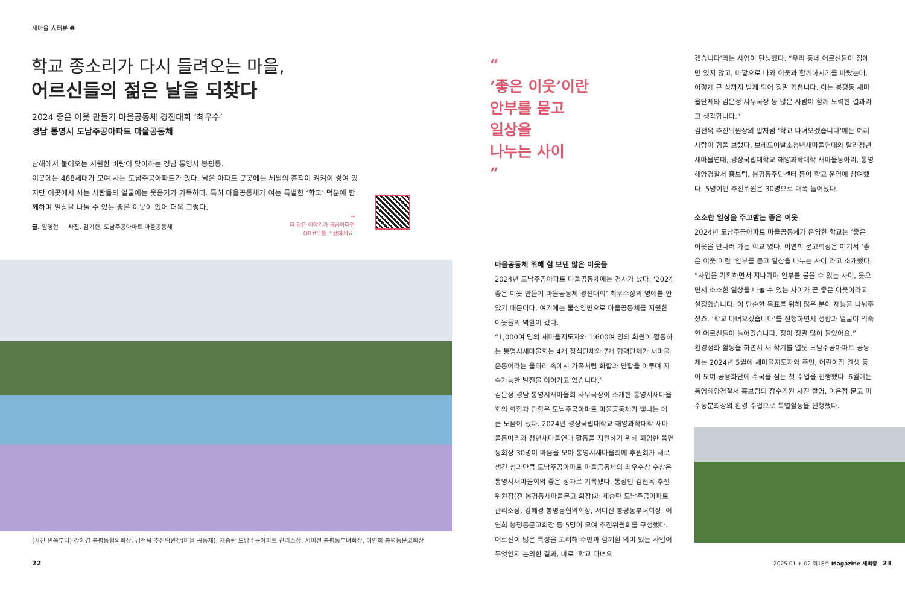새마을 人터뷰 ❶
학교 종소리가 다시 들려오는 마을,
어르신들의 젊은 날을 되찾다
2024 좋은 이웃 만들기 마을공동체 경진대회 ‘최우수’
경남 통영시 도남주공아파트 마을공동체
남해에서 불어오는 시원한 바람이 맞이하는 경남 통영시 봉평동.
이곳에는 468세대가 모여 사는 도남주공아파트가 있다. 낡은 아파트 곳곳에는 세월의 흔적이 켜켜이 쌓여 있지만 이곳에서 사는 사람들의 얼굴에는 웃음기가 가득하다. 특히 마을공동체가 여는 특별한 ‘학교’ 덕분에 함께하며 일상을 나눌 수 있는 좋은 이웃이 있어 더욱 그렇다.
→
더 많은 이야기가 궁금하다면
QR코드를 스캔하세요.
글. 임영현 사진. 김기현, 도남주공아파트 마을공동체
(사진 왼쪽부터) 강혜경 봉평동협의회장, 김전옥 추진위원장(마을 공동체), 제승란 도남주공아파트 관리소장, 서미선 봉평동부녀회장, 이연희 봉평동문고회장
22
“
‘좋은 이웃’이란
안부를 묻고
일상을
나누는 사이
”
마을공동체 위해 힘 보탠 많은 이웃들
2024년 도남주공아파트 마을공동체에는 경사가 났다. ‘2024 좋은 이웃 만들기 마을공동체 경진대회’ 최우수상의 영예를 안았기 때문이다. 여기에는 물심양면으로 마을공동체를 지원한 이웃들의 역할이 컸다.
“1,000여 명의 새마을지도자와 1,600여 명의 회원이 활동하는 통영시새마을회는 4개 정식단체와 7개 협력단체가 새마을운동이라는 울타리 속에서 가족처럼 화합과 단합을 이루며 지속가능한 발전을 이어가고 있습니다.”
김은정 경남 통영시새마을회 사무국장이 소개한 통영시새마을회의 화합과 단합은 도남주공아파트 마을공동체가 빛나는 데 큰 도움이 됐다. 2024년 경상국립대학교 해양과학대학 새마을동아리와 청년새마을연대 활동을 지원하기 위해 퇴임한 읍면동회장 30명이 마음을 모아 통영시새마을회에 후원회가 새로 생긴 성과만큼 도남주공아파트 마을공동체의 최우수상 수상은 통영시새마을회의 좋은 성과로 기록됐다. 통장인 김전옥 추진위원장(전 봉평동새마을문고 회장)과 제승란 도남주공아파트 관리소장, 강혜경 봉평동협의회장, 서미선 봉평동부녀회장, 이연희 봉평동문고회장 등 5명이 모여 추진위원회를 구성했다. 어르신이 많은 특성을 고려해 주민과 함께할 의미 있는 사업이 무엇인지 논의한 결과, 바로 ‘학교 다녀오
겠습니다’라는 사업이 탄생했다. “우리 동네 어르신들이 집에만 있지 않고, 바깥으로 나와 이웃과 함께하시기를 바랐는데, 이렇게 큰 상까지 받게 되어 정말 기쁩니다. 이는 봉평동 새마을단체와 김은정 사무국장 등 많은 사람이 함께 노력한 결과라고 생각합니다.”
김전옥 추진위원장의 말처럼 ‘학교 다녀오겠습니다’에는 여러 사람이 힘을 보탰다. 브레드이발소청년새마을연대와 랄라청년새마을연대, 경상국립대학교 해양과학대학 새마을동아리, 통영해양경찰서 홍보팀, 봉평동주민센터 등이 학교 운영에 참여했다. 5명이던 추진위원은 30명으로 대폭 늘어났다.
소소한 일상을 주고받는 좋은 이웃
2024년 도남주공아파트 마을공동체가 운영한 학교는 ‘좋은 이웃을 만나러 가는 학교’였다. 이연희 문고회장은 여기서 ‘좋은 이웃’이란 ‘안부를 묻고 일상을 나누는 사이’라고 소개했다.
“사업을 기획하면서 지나가며 안부를 물을 수 있는 사이, 웃으면서 소소한 일상을 나눌 수 있는 사이가 곧 좋은 이웃이라고 설정했습니다. 이 단순한 목표를 위해 많은 분이 재능을 나눠주셨죠. ‘학교 다녀오겠습니다’를 진행하면서 성함과 얼굴이 익숙한 어르신들이 늘어갔습니다. 정이 정말 많이 들었어요.”
환경정화 활동을 하면서 새 학기를 열듯 도남주공아파트 공동체는 2024년 5월에 새마을지도자와 주민, 어린이집 원생 등이 모여 공용화단에 수국을 심는 첫 수업을 진행했다. 6월에는 통영해양경찰서 홍보팀의 장수기원 사진 촬영, 이은정 문고 미수동분회장의 환경 수업으로 특별활동을 진행했다.
2025 01 + 02 제18호 Magazine 새벽종 23